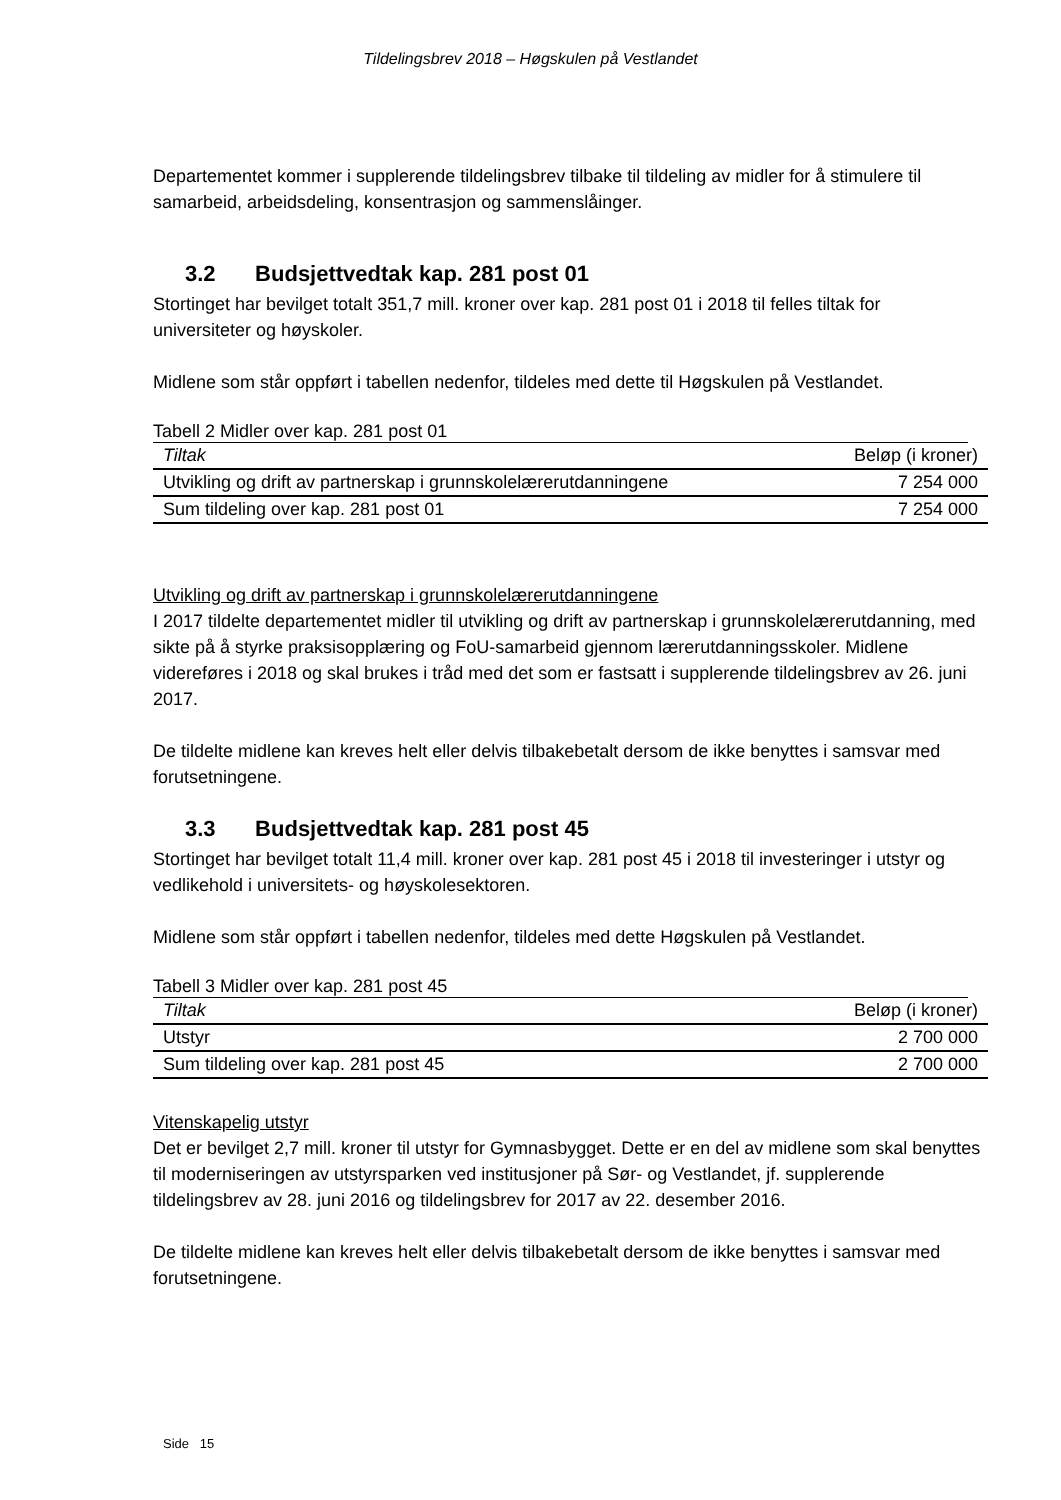Tildelingsbrev 2018 – Høgskulen på Vestlandet
Departementet kommer i supplerende tildelingsbrev tilbake til tildeling av midler for å stimulere til samarbeid, arbeidsdeling, konsentrasjon og sammenslåinger.
3.2 Budsjettvedtak kap. 281 post 01
Stortinget har bevilget totalt 351,7 mill. kroner over kap. 281 post 01 i 2018 til felles tiltak for universiteter og høyskoler.
Midlene som står oppført i tabellen nedenfor, tildeles med dette til Høgskulen på Vestlandet.
Tabell 2 Midler over kap. 281 post 01
| Tiltak | Beløp (i kroner) |
| --- | --- |
| Utvikling og drift av partnerskap i grunnskolelærerutdanningene | 7 254 000 |
| Sum tildeling over kap. 281 post 01 | 7 254 000 |
Utvikling og drift av partnerskap i grunnskolelærerutdanningene
I 2017 tildelte departementet midler til utvikling og drift av partnerskap i grunnskolelærerutdanning, med sikte på å styrke praksisopplæring og FoU-samarbeid gjennom lærerutdanningsskoler. Midlene videreføres i 2018 og skal brukes i tråd med det som er fastsatt i supplerende tildelingsbrev av 26. juni 2017.
De tildelte midlene kan kreves helt eller delvis tilbakebetalt dersom de ikke benyttes i samsvar med forutsetningene.
3.3 Budsjettvedtak kap. 281 post 45
Stortinget har bevilget totalt 11,4 mill. kroner over kap. 281 post 45 i 2018 til investeringer i utstyr og vedlikehold i universitets- og høyskolesektoren.
Midlene som står oppført i tabellen nedenfor, tildeles med dette Høgskulen på Vestlandet.
Tabell 3 Midler over kap. 281 post 45
| Tiltak | Beløp (i kroner) |
| --- | --- |
| Utstyr | 2 700 000 |
| Sum tildeling over kap. 281 post 45 | 2 700 000 |
Vitenskapelig utstyr
Det er bevilget 2,7 mill. kroner til utstyr for Gymnasbygget. Dette er en del av midlene som skal benyttes til moderniseringen av utstyrsparken ved institusjoner på Sør- og Vestlandet, jf. supplerende tildelingsbrev av 28. juni 2016 og tildelingsbrev for 2017 av 22. desember 2016.
De tildelte midlene kan kreves helt eller delvis tilbakebetalt dersom de ikke benyttes i samsvar med forutsetningene.
Side 15